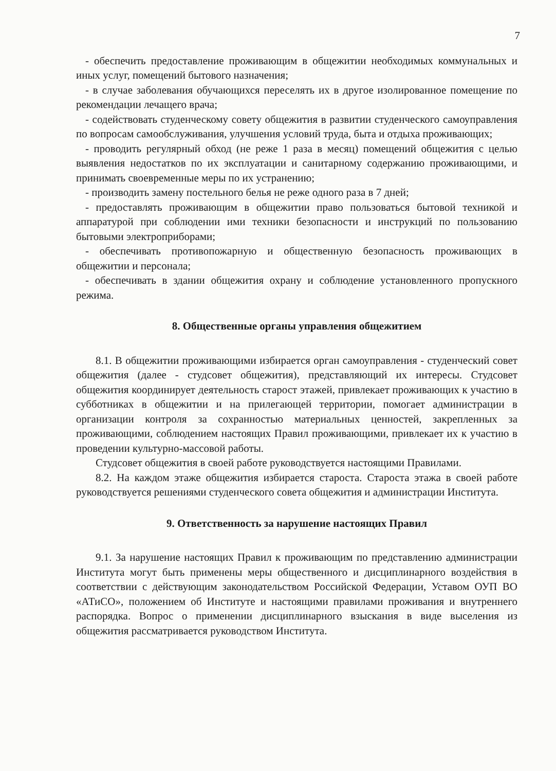7
- обеспечить предоставление проживающим в общежитии необходимых коммунальных и иных услуг, помещений бытового назначения;
- в случае заболевания обучающихся переселять их в другое изолированное помещение по рекомендации лечащего врача;
- содействовать студенческому совету общежития в развитии студенческого самоуправления по вопросам самообслуживания, улучшения условий труда, быта и отдыха проживающих;
- проводить регулярный обход (не реже 1 раза в месяц) помещений общежития с целью выявления недостатков по их эксплуатации и санитарному содержанию проживающими, и принимать своевременные меры по их устранению;
- производить замену постельного белья не реже одного раза в 7 дней;
- предоставлять проживающим в общежитии право пользоваться бытовой техникой и аппаратурой при соблюдении ими техники безопасности и инструкций по пользованию бытовыми электроприборами;
- обеспечивать противопожарную и общественную безопасность проживающих в общежитии и персонала;
- обеспечивать в здании общежития охрану и соблюдение установленного пропускного режима.
8. Общественные органы управления общежитием
8.1. В общежитии проживающими избирается орган самоуправления - студенческий совет общежития (далее - студсовет общежития), представляющий их интересы. Студсовет общежития координирует деятельность старост этажей, привлекает проживающих к участию в субботниках в общежитии и на прилегающей территории, помогает администрации в организации контроля за сохранностью материальных ценностей, закрепленных за проживающими, соблюдением настоящих Правил проживающими, привлекает их к участию в проведении культурно-массовой работы.
Студсовет общежития в своей работе руководствуется настоящими Правилами.
8.2. На каждом этаже общежития избирается староста. Староста этажа в своей работе руководствуется решениями студенческого совета общежития и администрации Института.
9. Ответственность за нарушение настоящих Правил
9.1. За нарушение настоящих Правил к проживающим по представлению администрации Института могут быть применены меры общественного и дисциплинарного воздействия в соответствии с действующим законодательством Российской Федерации, Уставом ОУП ВО «АТиСО», положением об Институте и настоящими правилами проживания и внутреннего распорядка. Вопрос о применении дисциплинарного взыскания в виде выселения из общежития рассматривается руководством Института.